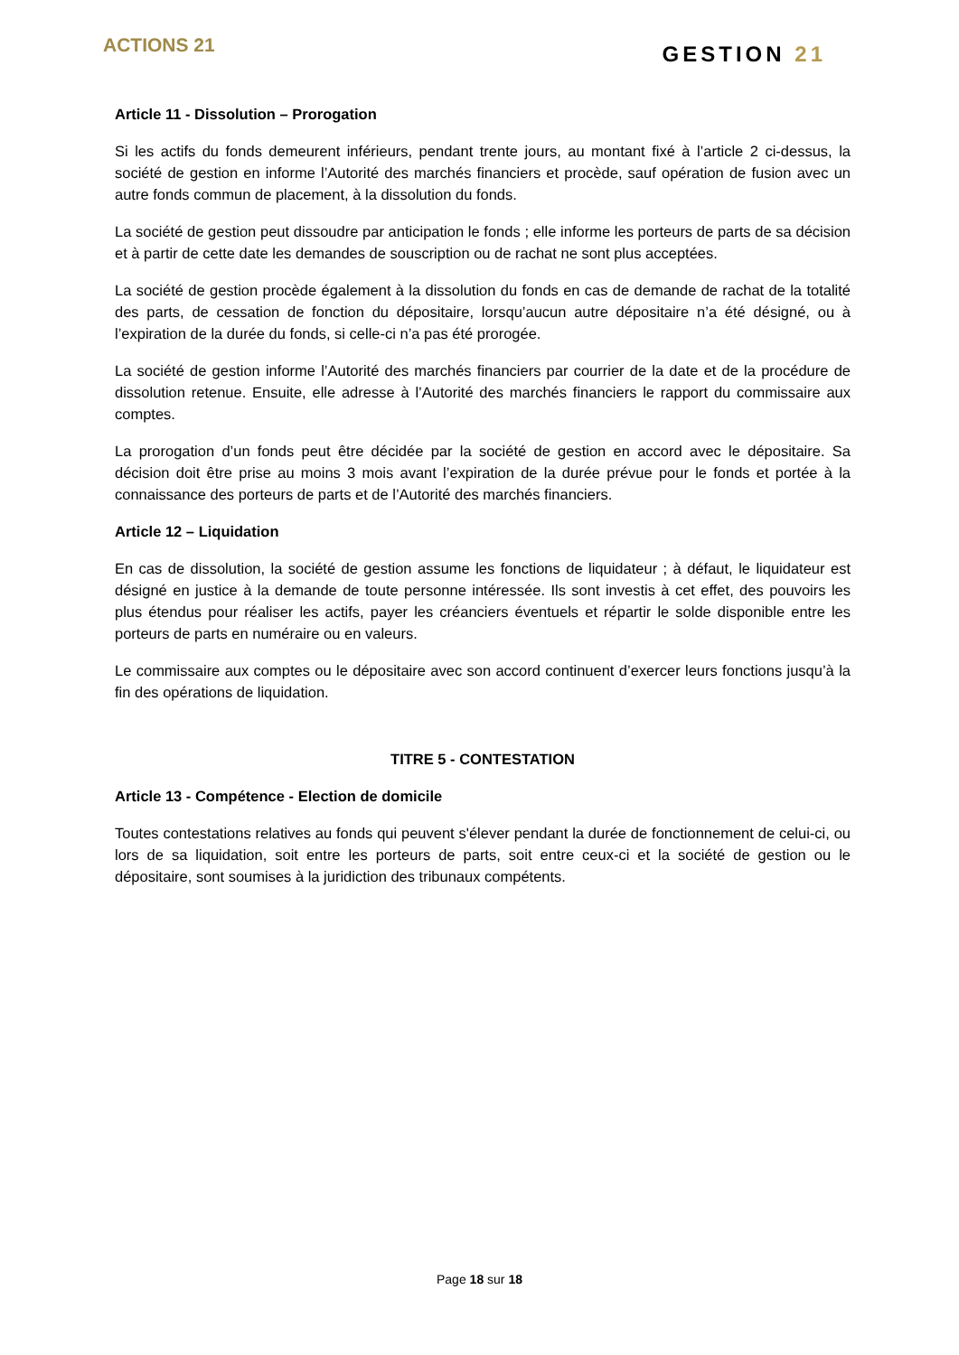ACTIONS 21
GESTION 21
Article 11 - Dissolution – Prorogation
Si les actifs du fonds demeurent inférieurs, pendant trente jours, au montant fixé à l’article 2 ci-dessus, la société de gestion en informe l’Autorité des marchés financiers et procède, sauf opération de fusion avec un autre fonds commun de placement, à la dissolution du fonds.
La société de gestion peut dissoudre par anticipation le fonds ; elle informe les porteurs de parts de sa décision et à partir de cette date les demandes de souscription ou de rachat ne sont plus acceptées.
La société de gestion procède également à la dissolution du fonds en cas de demande de rachat de la totalité des parts, de cessation de fonction du dépositaire, lorsqu’aucun autre dépositaire n’a été désigné, ou à l’expiration de la durée du fonds, si celle-ci n’a pas été prorogée.
La société de gestion informe l’Autorité des marchés financiers par courrier de la date et de la procédure de dissolution retenue. Ensuite, elle adresse à l’Autorité des marchés financiers le rapport du commissaire aux comptes.
La prorogation d’un fonds peut être décidée par la société de gestion en accord avec le dépositaire. Sa décision doit être prise au moins 3 mois avant l’expiration de la durée prévue pour le fonds et portée à la connaissance des porteurs de parts et de l’Autorité des marchés financiers.
Article 12 – Liquidation
En cas de dissolution, la société de gestion assume les fonctions de liquidateur ; à défaut, le liquidateur est désigné en justice à la demande de toute personne intéressée. Ils sont investis à cet effet, des pouvoirs les plus étendus pour réaliser les actifs, payer les créanciers éventuels et répartir le solde disponible entre les porteurs de parts en numéraire ou en valeurs.
Le commissaire aux comptes ou le dépositaire avec son accord continuent d’exercer leurs fonctions jusqu’à la fin des opérations de liquidation.
TITRE 5 - CONTESTATION
Article 13 - Compétence - Election de domicile
Toutes contestations relatives au fonds qui peuvent s'élever pendant la durée de fonctionnement de celui-ci, ou lors de sa liquidation, soit entre les porteurs de parts, soit entre ceux-ci et la société de gestion ou le dépositaire, sont soumises à la juridiction des tribunaux compétents.
Page 18 sur 18